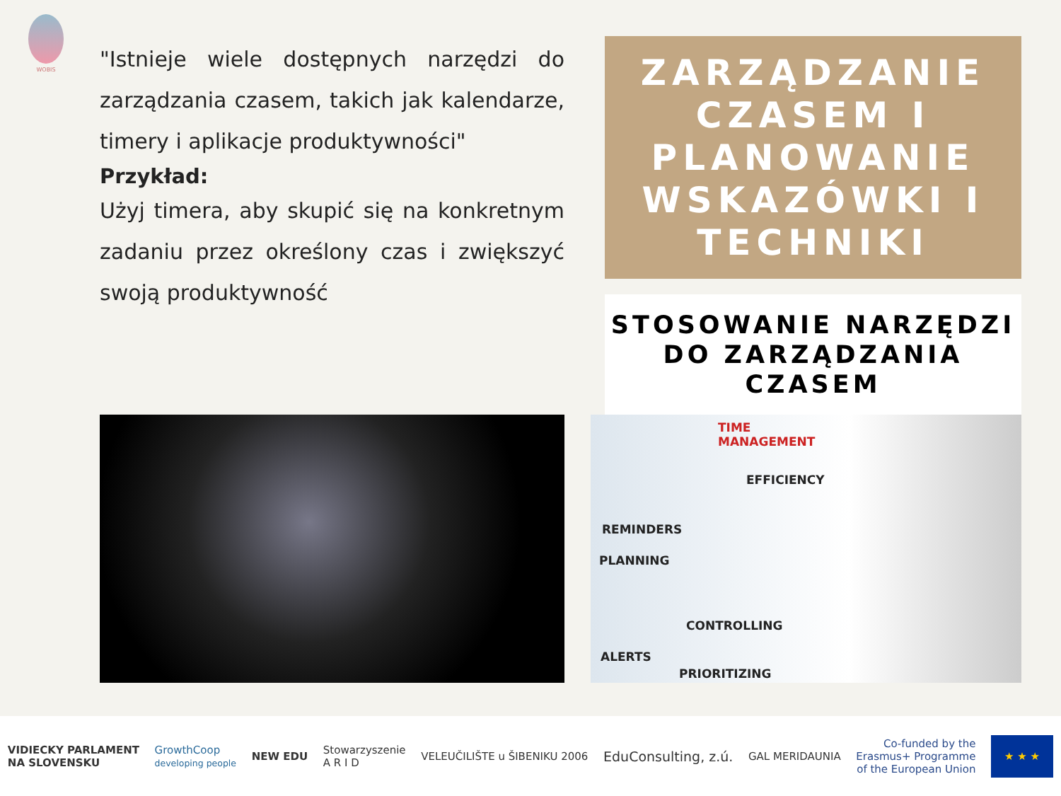WOBIS
"Istnieje wiele dostępnych narzędzi do zarządzania czasem, takich jak kalendarze, timery i aplikacje produktywności"
Przykład:
Użyj timera, aby skupić się na konkretnym zadaniu przez określony czas i zwiększyć swoją produktywność
ZARZĄDZANIE CZASEM I PLANOWANIE WSKAZÓWKI I TECHNIKI
STOSOWANIE NARZĘDZI DO ZARZĄDZANIA CZASEM
TIME
MANAGEMENT
EFFICIENCY
REMINDERS
PLANNING
CONTROLLING
ALERTS
PRIORITIZING
VIDIECKY PARLAMENT
NA SLOVENSKU GrowthCoop
developing people NEW EDU Stowarzyszenie
A R I D VELEUČILIŠTE u ŠIBENIKU 2006 EduConsulting, z.ú. GAL MERIDAUNIA Co-funded by the
Erasmus+ Programme
of the European Union ★ ★ ★